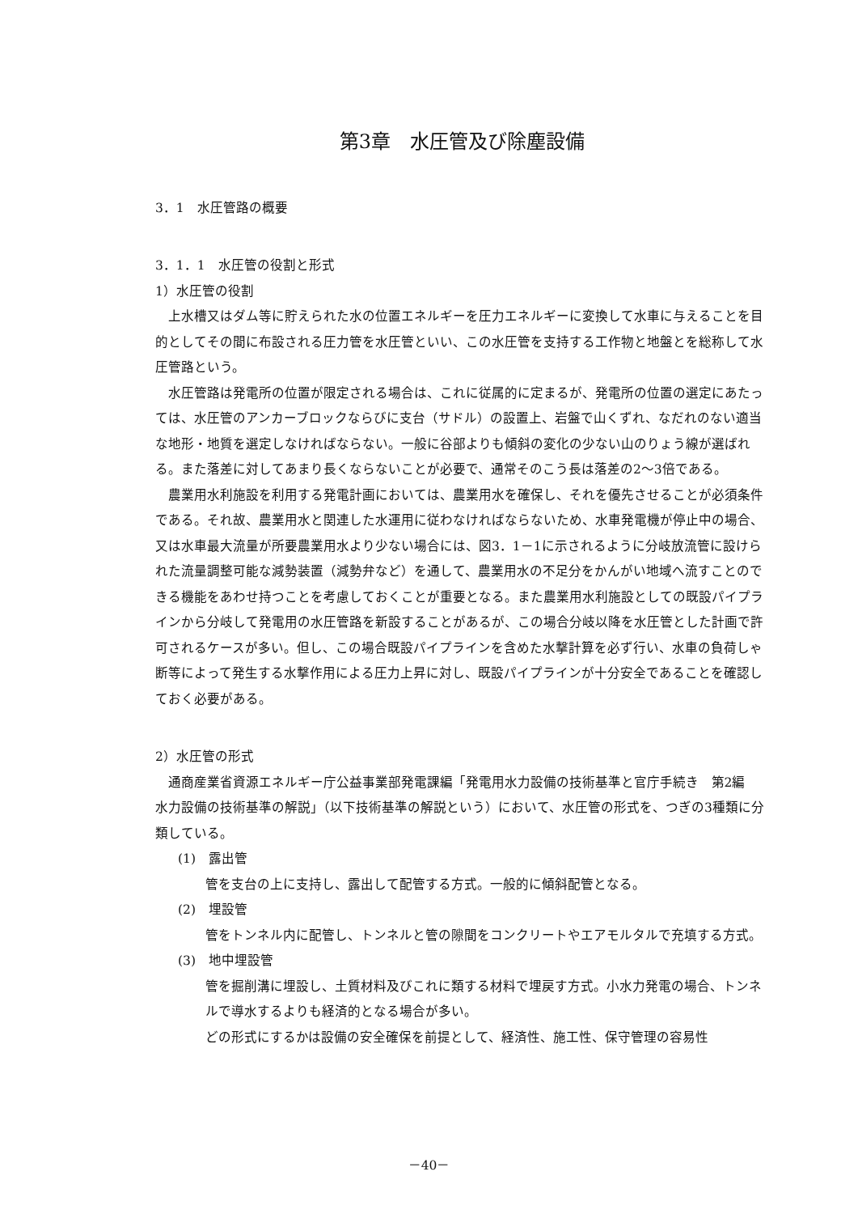第3章　水圧管及び除塵設備
3．1　水圧管路の概要
3．1．1　水圧管の役割と形式
1）水圧管の役割
上水槽又はダム等に貯えられた水の位置エネルギーを圧力エネルギーに変換して水車に与えることを目的としてその間に布設される圧力管を水圧管といい、この水圧管を支持する工作物と地盤とを総称して水圧管路という。
水圧管路は発電所の位置が限定される場合は、これに従属的に定まるが、発電所の位置の選定にあたっては、水圧管のアンカーブロックならびに支台（サドル）の設置上、岩盤で山くずれ、なだれのない適当な地形・地質を選定しなければならない。一般に谷部よりも傾斜の変化の少ない山のりょう線が選ばれる。また落差に対してあまり長くならないことが必要で、通常そのこう長は落差の2～3倍である。
農業用水利施設を利用する発電計画においては、農業用水を確保し、それを優先させることが必須条件である。それ故、農業用水と関連した水運用に従わなければならないため、水車発電機が停止中の場合、又は水車最大流量が所要農業用水より少ない場合には、図3．1－1に示されるように分岐放流管に設けられた流量調整可能な減勢装置（減勢弁など）を通して、農業用水の不足分をかんがい地域へ流すことのできる機能をあわせ持つことを考慮しておくことが重要となる。また農業用水利施設としての既設パイプラインから分岐して発電用の水圧管路を新設することがあるが、この場合分岐以降を水圧管とした計画で許可されるケースが多い。但し、この場合既設パイプラインを含めた水撃計算を必ず行い、水車の負荷しゃ断等によって発生する水撃作用による圧力上昇に対し、既設パイプラインが十分安全であることを確認しておく必要がある。
2）水圧管の形式
通商産業省資源エネルギー庁公益事業部発電課編「発電用水力設備の技術基準と官庁手続き　第2編　水力設備の技術基準の解説」（以下技術基準の解説という）において、水圧管の形式を、つぎの3種類に分類している。
(1)　露出管
管を支台の上に支持し、露出して配管する方式。一般的に傾斜配管となる。
(2)　埋設管
管をトンネル内に配管し、トンネルと管の隙間をコンクリートやエアモルタルで充填する方式。
(3)　地中埋設管
管を掘削溝に埋設し、土質材料及びこれに類する材料で埋戻す方式。小水力発電の場合、トンネルで導水するよりも経済的となる場合が多い。
どの形式にするかは設備の安全確保を前提として、経済性、施工性、保守管理の容易性
－40－